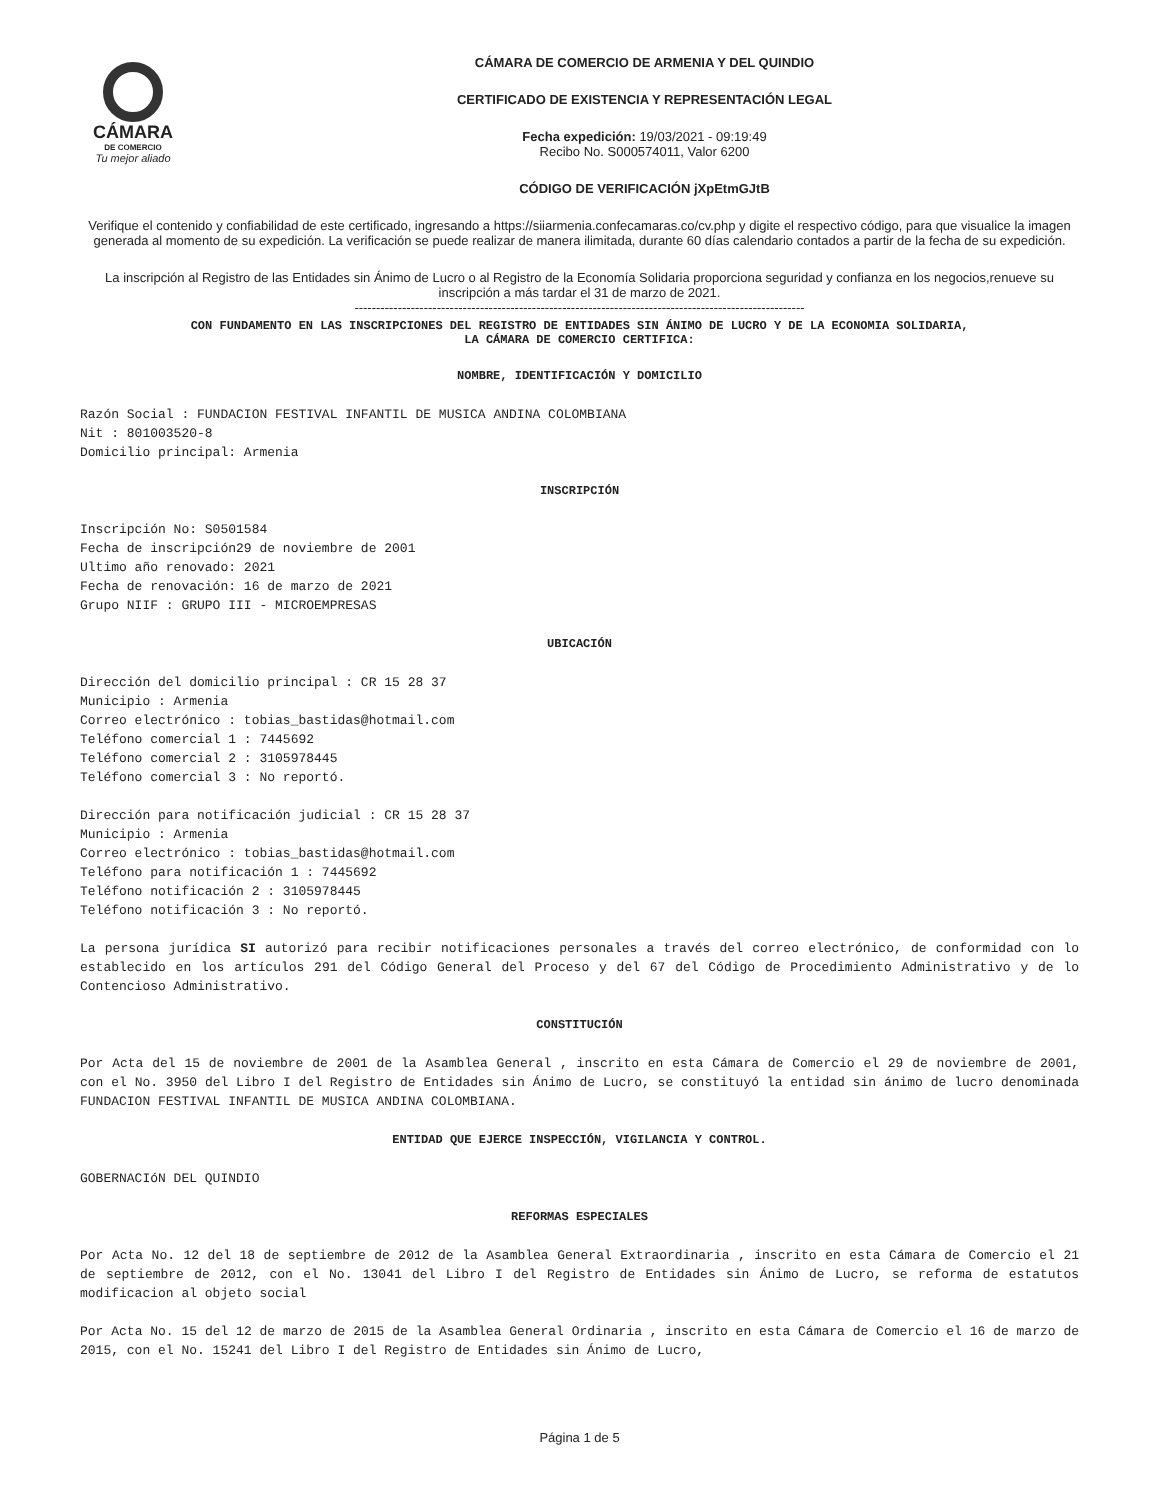CÁMARA
DE COMERCIO
Tu mejor aliado
CÁMARA DE COMERCIO DE ARMENIA Y DEL QUINDIO
CERTIFICADO DE EXISTENCIA Y REPRESENTACIÓN LEGAL
Fecha expedición: 19/03/2021 - 09:19:49
Recibo No. S000574011, Valor 6200
CÓDIGO DE VERIFICACIÓN jXpEtmGJtB
Verifique el contenido y confiabilidad de este certificado, ingresando a https://siiarmenia.confecamaras.co/cv.php y digite el respectivo código, para que visualice la imagen generada al momento de su expedición. La verificación se puede realizar de manera ilimitada, durante 60 días calendario contados a partir de la fecha de su expedición.
La inscripción al Registro de las Entidades sin Ánimo de Lucro o al Registro de la Economía Solidaria proporciona seguridad y confianza en los negocios,renueve su inscripción a más tardar el 31 de marzo de 2021.
--------------------------------------------------------------------------------------------------------
CON FUNDAMENTO EN LAS INSCRIPCIONES DEL REGISTRO DE ENTIDADES SIN ÁNIMO DE LUCRO Y DE LA ECONOMIA SOLIDARIA,
LA CÁMARA DE COMERCIO CERTIFICA:
NOMBRE, IDENTIFICACIÓN Y DOMICILIO
Razón Social : FUNDACION FESTIVAL INFANTIL DE MUSICA ANDINA COLOMBIANA
Nit : 801003520-8
Domicilio principal: Armenia
INSCRIPCIÓN
Inscripción No: S0501584
Fecha de inscripción29 de noviembre de 2001
Ultimo año renovado: 2021
Fecha de renovación: 16 de marzo de 2021
Grupo NIIF : GRUPO III - MICROEMPRESAS
UBICACIÓN
Dirección del domicilio principal : CR 15 28 37
Municipio : Armenia
Correo electrónico : tobias_bastidas@hotmail.com
Teléfono comercial 1 : 7445692
Teléfono comercial 2 : 3105978445
Teléfono comercial 3 : No reportó.
Dirección para notificación judicial : CR 15 28 37
Municipio : Armenia
Correo electrónico : tobias_bastidas@hotmail.com
Teléfono para notificación 1 : 7445692
Teléfono notificación 2 : 3105978445
Teléfono notificación 3 : No reportó.
La persona jurídica SI autorizó para recibir notificaciones personales a través del correo electrónico, de conformidad con lo establecido en los artículos 291 del Código General del Proceso y del 67 del Código de Procedimiento Administrativo y de lo Contencioso Administrativo.
CONSTITUCIÓN
Por Acta del 15 de noviembre de 2001 de la Asamblea General , inscrito en esta Cámara de Comercio el 29 de noviembre de 2001, con el No. 3950 del Libro I del Registro de Entidades sin Ánimo de Lucro, se constituyó la entidad sin ánimo de lucro denominada FUNDACION FESTIVAL INFANTIL DE MUSICA ANDINA COLOMBIANA.
ENTIDAD QUE EJERCE INSPECCIÓN, VIGILANCIA Y CONTROL.
GOBERNACIóN DEL QUINDIO
REFORMAS ESPECIALES
Por Acta No. 12 del 18 de septiembre de 2012 de la Asamblea General Extraordinaria , inscrito en esta Cámara de Comercio el 21 de septiembre de 2012, con el No. 13041 del Libro I del Registro de Entidades sin Ánimo de Lucro, se reforma de estatutos modificacion al objeto social
Por Acta No. 15 del 12 de marzo de 2015 de la Asamblea General Ordinaria , inscrito en esta Cámara de Comercio el 16 de marzo de 2015, con el No. 15241 del Libro I del Registro de Entidades sin Ánimo de Lucro,
Página 1 de 5